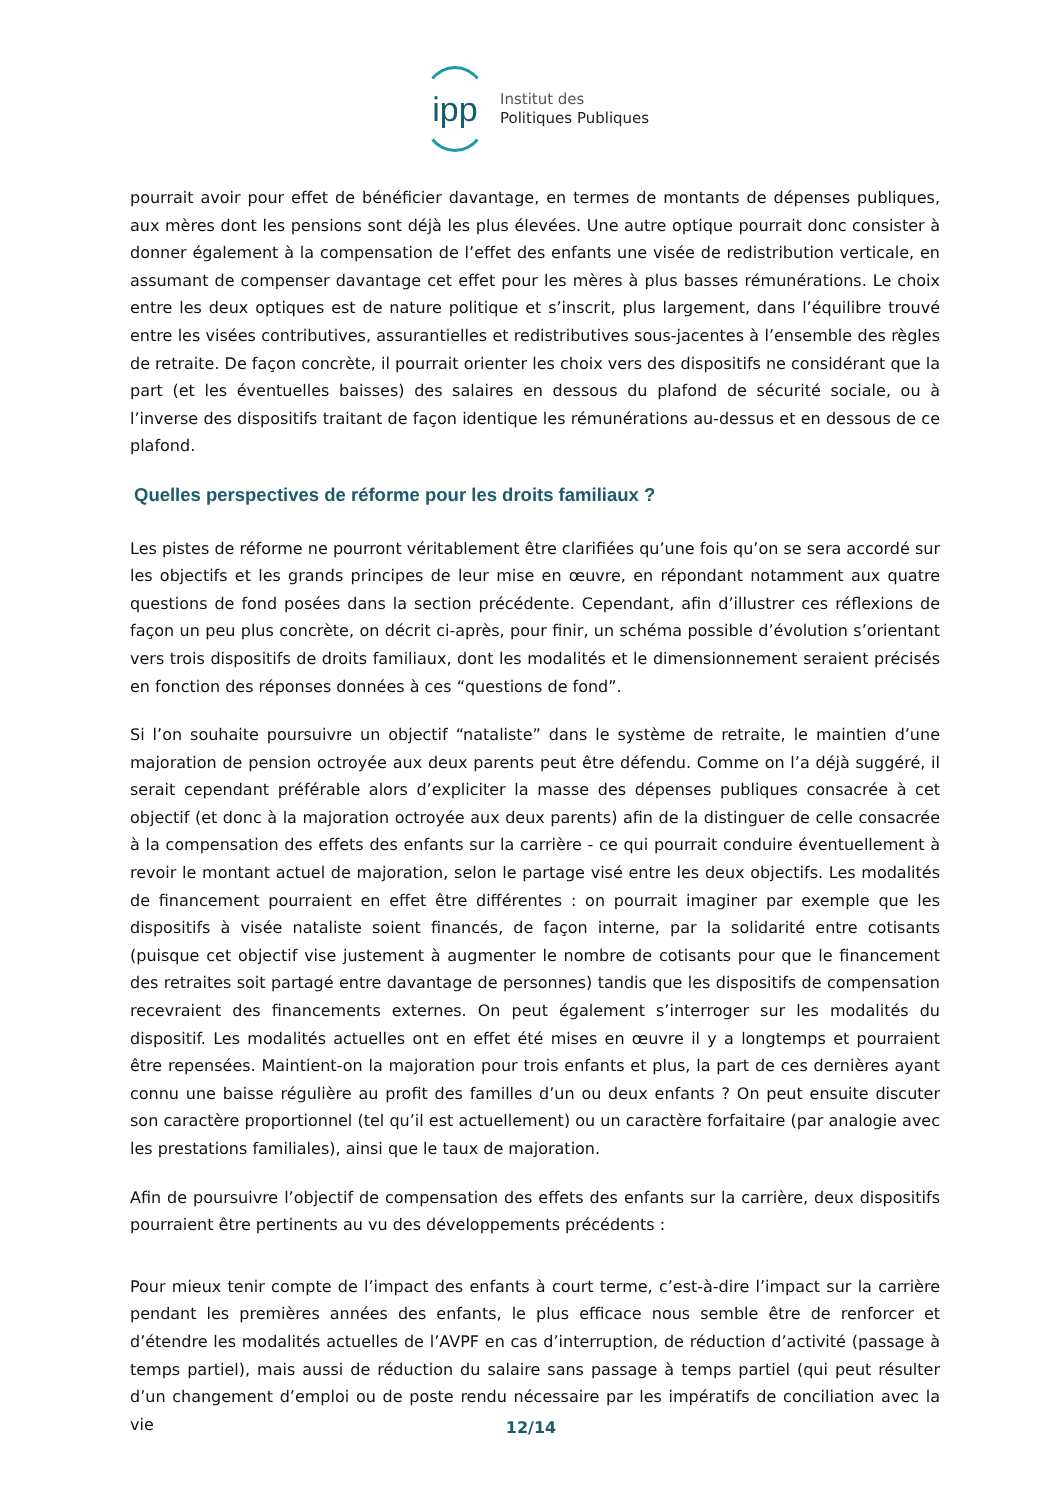ipp
Institut des
Politiques Publiques
pourrait avoir pour effet de bénéficier davantage, en termes de montants de dépenses publiques, aux mères dont les pensions sont déjà les plus élevées. Une autre optique pourrait donc consister à donner également à la compensation de l’effet des enfants une visée de redistribution verticale, en assumant de compenser davantage cet effet pour les mères à plus basses rémunérations. Le choix entre les deux optiques est de nature politique et s’inscrit, plus largement, dans l’équilibre trouvé entre les visées contributives, assurantielles et redistributives sous-jacentes à l’ensemble des règles de retraite. De façon concrète, il pourrait orienter les choix vers des dispositifs ne considérant que la part (et les éventuelles baisses) des salaires en dessous du plafond de sécurité sociale, ou à l’inverse des dispositifs traitant de façon identique les rémunérations au-dessus et en dessous de ce plafond.
Quelles perspectives de réforme pour les droits familiaux ?
Les pistes de réforme ne pourront véritablement être clarifiées qu’une fois qu’on se sera accordé sur les objectifs et les grands principes de leur mise en œuvre, en répondant notamment aux quatre questions de fond posées dans la section précédente. Cependant, afin d’illustrer ces réflexions de façon un peu plus concrète, on décrit ci-après, pour finir, un schéma possible d’évolution s’orientant vers trois dispositifs de droits familiaux, dont les modalités et le dimensionnement seraient précisés en fonction des réponses données à ces “questions de fond”.
Si l’on souhaite poursuivre un objectif “nataliste” dans le système de retraite, le maintien d’une majoration de pension octroyée aux deux parents peut être défendu. Comme on l’a déjà suggéré, il serait cependant préférable alors d’expliciter la masse des dépenses publiques consacrée à cet objectif (et donc à la majoration octroyée aux deux parents) afin de la distinguer de celle consacrée à la compensation des effets des enfants sur la carrière - ce qui pourrait conduire éventuellement à revoir le montant actuel de majoration, selon le partage visé entre les deux objectifs. Les modalités de financement pourraient en effet être différentes : on pourrait imaginer par exemple que les dispositifs à visée nataliste soient financés, de façon interne, par la solidarité entre cotisants (puisque cet objectif vise justement à augmenter le nombre de cotisants pour que le financement des retraites soit partagé entre davantage de personnes) tandis que les dispositifs de compensation recevraient des financements externes. On peut également s’interroger sur les modalités du dispositif. Les modalités actuelles ont en effet été mises en œuvre il y a longtemps et pourraient être repensées. Maintient-on la majoration pour trois enfants et plus, la part de ces dernières ayant connu une baisse régulière au profit des familles d’un ou deux enfants ? On peut ensuite discuter son caractère proportionnel (tel qu’il est actuellement) ou un caractère forfaitaire (par analogie avec les prestations familiales), ainsi que le taux de majoration.
Afin de poursuivre l’objectif de compensation des effets des enfants sur la carrière, deux dispositifs pourraient être pertinents au vu des développements précédents :
Pour mieux tenir compte de l’impact des enfants à court terme, c’est-à-dire l’impact sur la carrière pendant les premières années des enfants, le plus efficace nous semble être de renforcer et d’étendre les modalités actuelles de l’AVPF en cas d’interruption, de réduction d’activité (passage à temps partiel), mais aussi de réduction du salaire sans passage à temps partiel (qui peut résulter d’un changement d’emploi ou de poste rendu nécessaire par les impératifs de conciliation avec la vie
12/14